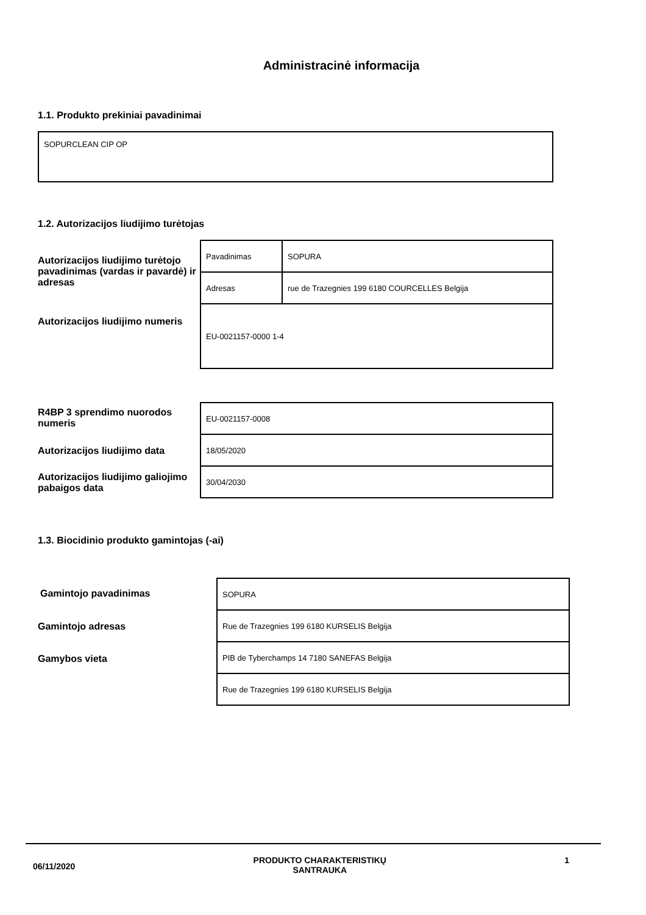Administracinė informacija
1.1. Produkto prekiniai pavadinimai
SOPURCLEAN CIP OP
1.2. Autorizacijos liudijimo turėtojas
Autorizacijos liudijimo turėtojo pavadinimas (vardas ir pavardė) ir adresas
Autorizacijos liudijimo numeris
| Pavadinimas | SOPURA |
| Adresas | rue de Trazegnies 199 6180 COURCELLES Belgija |
| EU-0021157-0000 1-4 | |
R4BP 3 sprendimo nuorodos numeris
Autorizacijos liudijimo data
Autorizacijos liudijimo galiojimo pabaigos data
| EU-0021157-0008 |
| 18/05/2020 |
| 30/04/2030 |
1.3. Biocidinio produkto gamintojas (-ai)
Gamintojo pavadinimas
Gamintojo adresas
Gamybos vieta
| SOPURA |
| Rue de Trazegnies 199 6180 KURSELIS Belgija |
| PIB de Tyberchamps 14 7180 SANEFAS Belgija |
| Rue de Trazegnies 199 6180 KURSELIS Belgija |
06/11/2020 PRODUKTO CHARAKTERISTIKŲ
SANTRAUKA 1